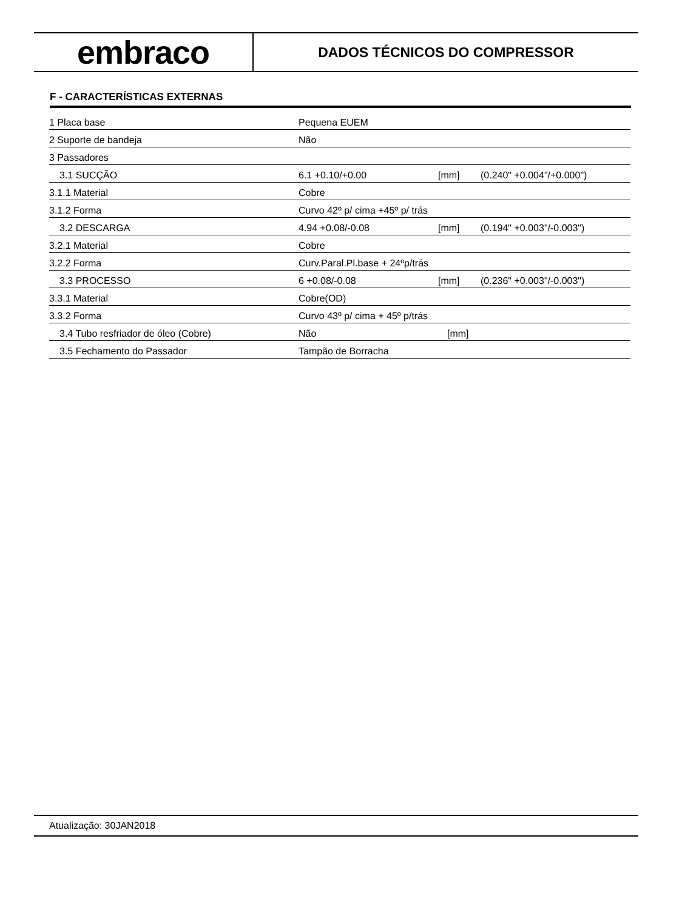embraco
DADOS TÉCNICOS DO COMPRESSOR
F - CARACTERÍSTICAS EXTERNAS
| 1 Placa base | Pequena EUEM | | |
| 2 Suporte de bandeja | Não | | |
| 3 Passadores | | | |
| 3.1 SUCÇÃO | 6.1 +0.10/+0.00 | [mm] | (0.240" +0.004"/+0.000") |
| 3.1.1 Material | Cobre | | |
| 3.1.2 Forma | Curvo 42º p/ cima +45º p/ trás | | |
| 3.2 DESCARGA | 4.94 +0.08/-0.08 | [mm] | (0.194" +0.003"/-0.003") |
| 3.2.1 Material | Cobre | | |
| 3.2.2 Forma | Curv.Paral.Pl.base + 24ºp/trás | | |
| 3.3 PROCESSO | 6 +0.08/-0.08 | [mm] | (0.236" +0.003"/-0.003") |
| 3.3.1 Material | Cobre(OD) | | |
| 3.3.2 Forma | Curvo 43º p/ cima + 45º p/trás | | |
| 3.4 Tubo resfriador de óleo (Cobre) | Não | [mm] | |
| 3.5 Fechamento do Passador | Tampão de Borracha | | |
Atualização: 30JAN2018